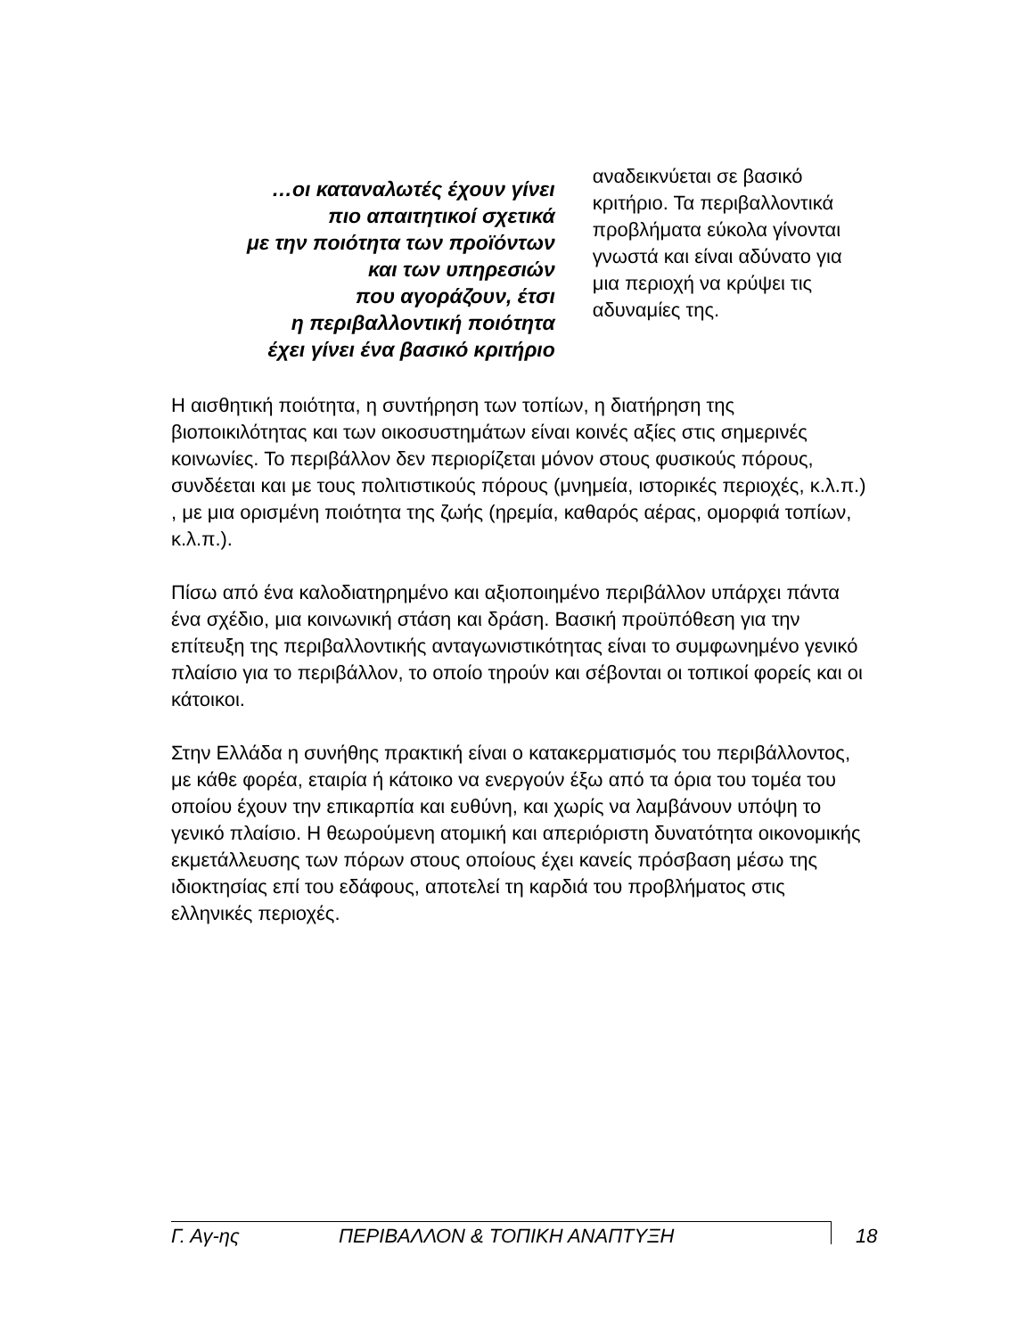…οι καταναλωτές έχουν γίνει
πιο απαιτητικοί σχετικά
με την ποιότητα των προϊόντων
και των υπηρεσιών
που αγοράζουν, έτσι
η περιβαλλοντική ποιότητα
έχει γίνει ένα βασικό κριτήριο
αναδεικνύεται σε βασικό κριτήριο. Τα περιβαλλοντικά προβλήματα εύκολα γίνονται γνωστά και είναι αδύνατο για μια περιοχή να κρύψει τις αδυναμίες της.
Η αισθητική ποιότητα, η συντήρηση των τοπίων, η διατήρηση της βιοποικιλότητας και των οικοσυστημάτων είναι κοινές αξίες στις σημερινές κοινωνίες. Το περιβάλλον δεν περιορίζεται μόνον στους φυσικούς πόρους, συνδέεται και με τους πολιτιστικούς πόρους (μνημεία, ιστορικές περιοχές, κ.λ.π.) , με μια ορισμένη ποιότητα της ζωής (ηρεμία, καθαρός αέρας, ομορφιά τοπίων, κ.λ.π.).
Πίσω από ένα καλοδιατηρημένο και αξιοποιημένο περιβάλλον υπάρχει πάντα ένα σχέδιο, μια κοινωνική στάση και δράση. Βασική προϋπόθεση για την επίτευξη της περιβαλλοντικής ανταγωνιστικότητας είναι το συμφωνημένο γενικό πλαίσιο για το περιβάλλον, το οποίο τηρούν και σέβονται οι τοπικοί φορείς και οι κάτοικοι.
Στην Ελλάδα η συνήθης πρακτική είναι ο κατακερματισμός του περιβάλλοντος, με κάθε φορέα, εταιρία ή κάτοικο να ενεργούν έξω από τα όρια του τομέα του οποίου έχουν την επικαρπία και ευθύνη, και χωρίς να λαμβάνουν υπόψη το γενικό πλαίσιο. Η θεωρούμενη ατομική και απεριόριστη δυνατότητα οικονομικής εκμετάλλευσης των πόρων στους οποίους έχει κανείς πρόσβαση μέσω της ιδιοκτησίας επί του εδάφους, αποτελεί τη καρδιά του προβλήματος στις ελληνικές περιοχές.
Γ. Αγ-ης ΠΕΡΙΒΑΛΛΟΝ & ΤΟΠΙΚΗ ΑΝΑΠΤΥΞΗ 18